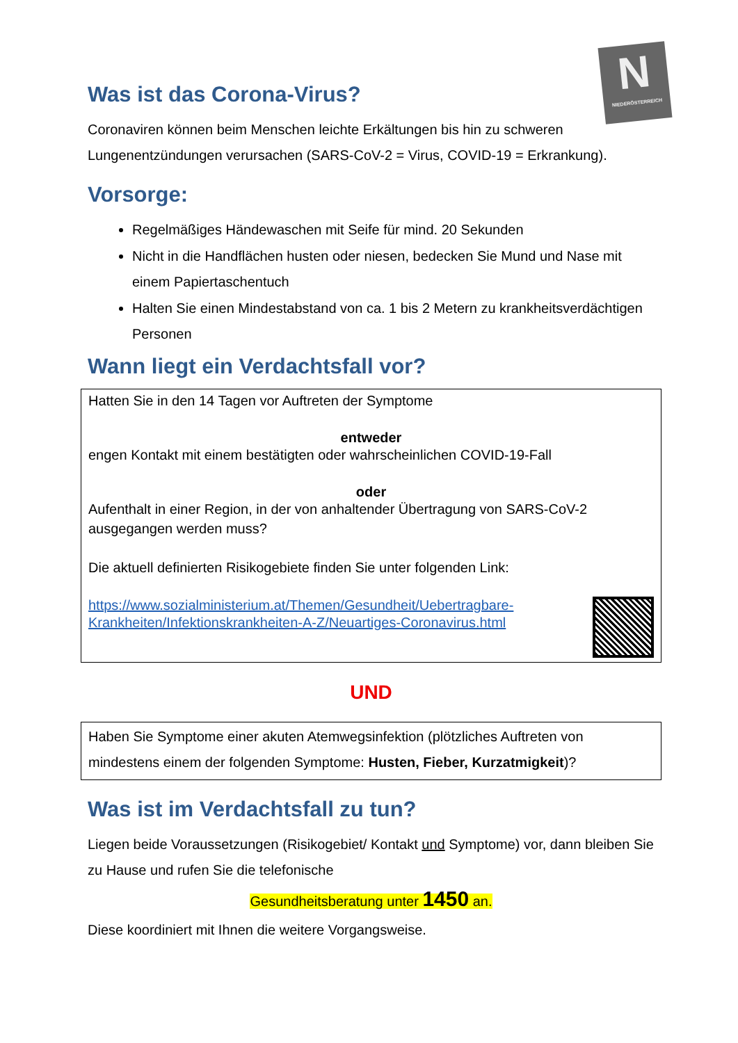N
NIEDERÖSTERREICH
Was ist das Corona-Virus?
Coronaviren können beim Menschen leichte Erkältungen bis hin zu schweren Lungenentzündungen verursachen (SARS-CoV-2 = Virus, COVID-19 = Erkrankung).
Vorsorge:
Regelmäßiges Händewaschen mit Seife für mind. 20 Sekunden
Nicht in die Handflächen husten oder niesen, bedecken Sie Mund und Nase mit einem Papiertaschentuch
Halten Sie einen Mindestabstand von ca. 1 bis 2 Metern zu krankheitsverdächtigen Personen
Wann liegt ein Verdachtsfall vor?
Hatten Sie in den 14 Tagen vor Auftreten der Symptome
entweder
engen Kontakt mit einem bestätigten oder wahrscheinlichen COVID-19-Fall
oder
Aufenthalt in einer Region, in der von anhaltender Übertragung von SARS-CoV-2 ausgegangen werden muss?
Die aktuell definierten Risikogebiete finden Sie unter folgenden Link:
https://www.sozialministerium.at/Themen/Gesundheit/Uebertragbare-Krankheiten/Infektionskrankheiten-A-Z/Neuartiges-Coronavirus.html
UND
Haben Sie Symptome einer akuten Atemwegsinfektion (plötzliches Auftreten von mindestens einem der folgenden Symptome: Husten, Fieber, Kurzatmigkeit)?
Was ist im Verdachtsfall zu tun?
Liegen beide Voraussetzungen (Risikogebiet/ Kontakt und Symptome) vor, dann bleiben Sie zu Hause und rufen Sie die telefonische
Gesundheitsberatung unter 1450 an.
Diese koordiniert mit Ihnen die weitere Vorgangsweise.